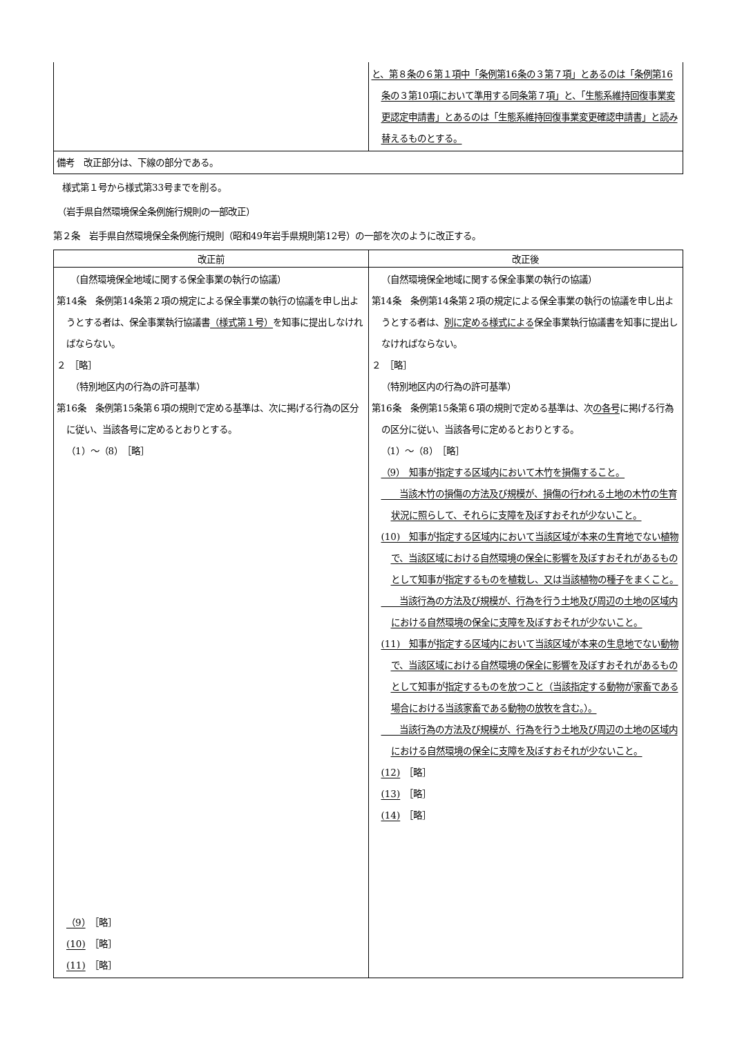| | と、第８条の６第１項中「条例第16条の３第７項」とあるのは「条例第16条の３第10項において準用する同条第７項」と、「生態系維持回復事業変更認定申請書」とあるのは「生態系維持回復事業変更確認申請書」と読み替えるものとする。 |
| 備考 改正部分は、下線の部分である。 | |
　様式第１号から様式第33号までを削る。
　（岩手県自然環境保全条例施行規則の一部改正）
第２条　岩手県自然環境保全条例施行規則（昭和49年岩手県規則第12号）の一部を次のように改正する。
| 改正前 | 改正後 |
| --- | --- |
| （自然環境保全地域に関する保全事業の執行の協議） 第14条 条例第14条第２項の規定による保全事業の執行の協議を申し出ようとする者は、保全事業執行協議書 （様式第１号） を知事に提出しなければならない。 ２ ［略］ （特別地区内の行為の許可基準） 第16条 条例第15条第６項の規則で定める基準は、次に掲げる行為の区分に従い、当該各号に定めるとおりとする。 （1）～（8） ［略］ （9） ［略］ (10) ［略］ (11) ［略］ | （自然環境保全地域に関する保全事業の執行の協議） 第14条 条例第14条第２項の規定による保全事業の執行の協議を申し出ようとする者は、 別に定める様式による 保全事業執行協議書を知事に提出しなければならない。 ２ ［略］ （特別地区内の行為の許可基準） 第16条 条例第15条第６項の規則で定める基準は、次 の各号 に掲げる行為の区分に従い、当該各号に定めるとおりとする。 （1）～（8） ［略］ （9） 知事が指定する区域内において木竹を損傷すること。 当該木竹の損傷の方法及び規模が、損傷の行われる土地の木竹の生育状況に照らして、それらに支障を及ぼすおそれが少ないこと。 (10) 知事が指定する区域内において当該区域が本来の生育地でない植物で、当該区域における自然環境の保全に影響を及ぼすおそれがあるものとして知事が指定するものを植栽し、又は当該植物の種子をまくこと。 当該行為の方法及び規模が、行為を行う土地及び周辺の土地の区域内における自然環境の保全に支障を及ぼすおそれが少ないこと。 (11) 知事が指定する区域内において当該区域が本来の生息地でない動物で、当該区域における自然環境の保全に影響を及ぼすおそれがあるものとして知事が指定するものを放つこと（当該指定する動物が家畜である場合における当該家畜である動物の放牧を含む。）。 当該行為の方法及び規模が、行為を行う土地及び周辺の土地の区域内における自然環境の保全に支障を及ぼすおそれが少ないこと。 (12) ［略］ (13) ［略］ (14) ［略］ |